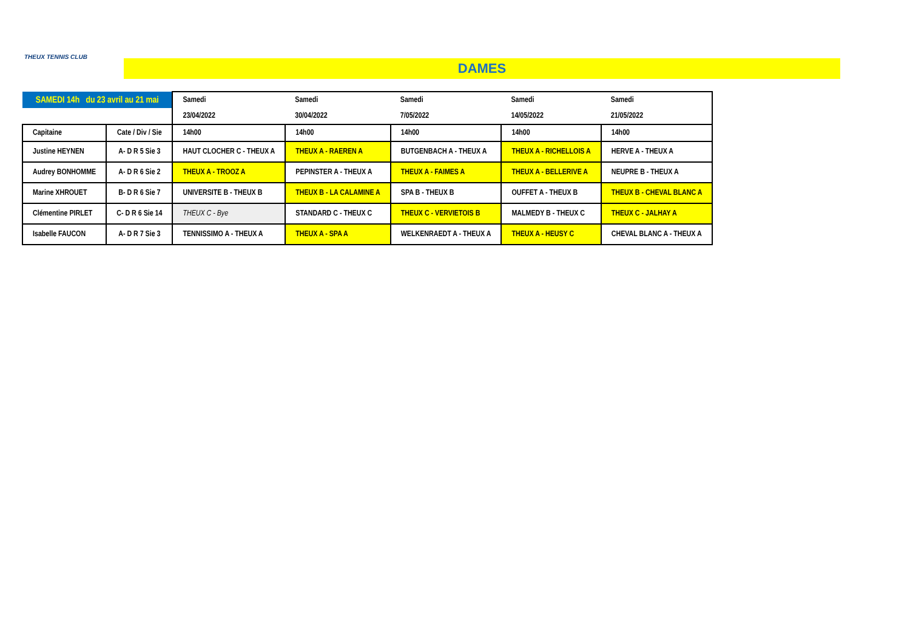THEUX TENNIS CLUB
DAMES
| SAMEDI 14h du 23 avril au 21 mai | | Samedi | Samedi | Samedi | Samedi | Samedi |
| | | 23/04/2022 | 30/04/2022 | 7/05/2022 | 14/05/2022 | 21/05/2022 |
| Capitaine | Cate / Div / Sie | 14h00 | 14h00 | 14h00 | 14h00 | 14h00 |
| Justine HEYNEN | A- D R 5 Sie 3 | HAUT CLOCHER C - THEUX A | THEUX A - RAEREN A | BUTGENBACH A - THEUX A | THEUX A - RICHELLOIS A | HERVE A - THEUX A |
| Audrey BONHOMME | A- D R 6 Sie 2 | THEUX A - TROOZ A | PEPINSTER A - THEUX A | THEUX A - FAIMES A | THEUX A - BELLERIVE A | NEUPRE B - THEUX A |
| Marine XHROUET | B- D R 6 Sie 7 | UNIVERSITE B - THEUX B | THEUX B - LA CALAMINE A | SPA B - THEUX B | OUFFET A - THEUX B | THEUX B - CHEVAL BLANC A |
| Clémentine PIRLET | C- D R 6 Sie 14 | THEUX C - Bye | STANDARD C - THEUX C | THEUX C - VERVIETOIS B | MALMEDY B - THEUX C | THEUX C - JALHAY A |
| Isabelle FAUCON | A- D R 7 Sie 3 | TENNISSIMO A - THEUX A | THEUX A - SPA A | WELKENRAEDT A - THEUX A | THEUX A - HEUSY C | CHEVAL BLANC A - THEUX A |